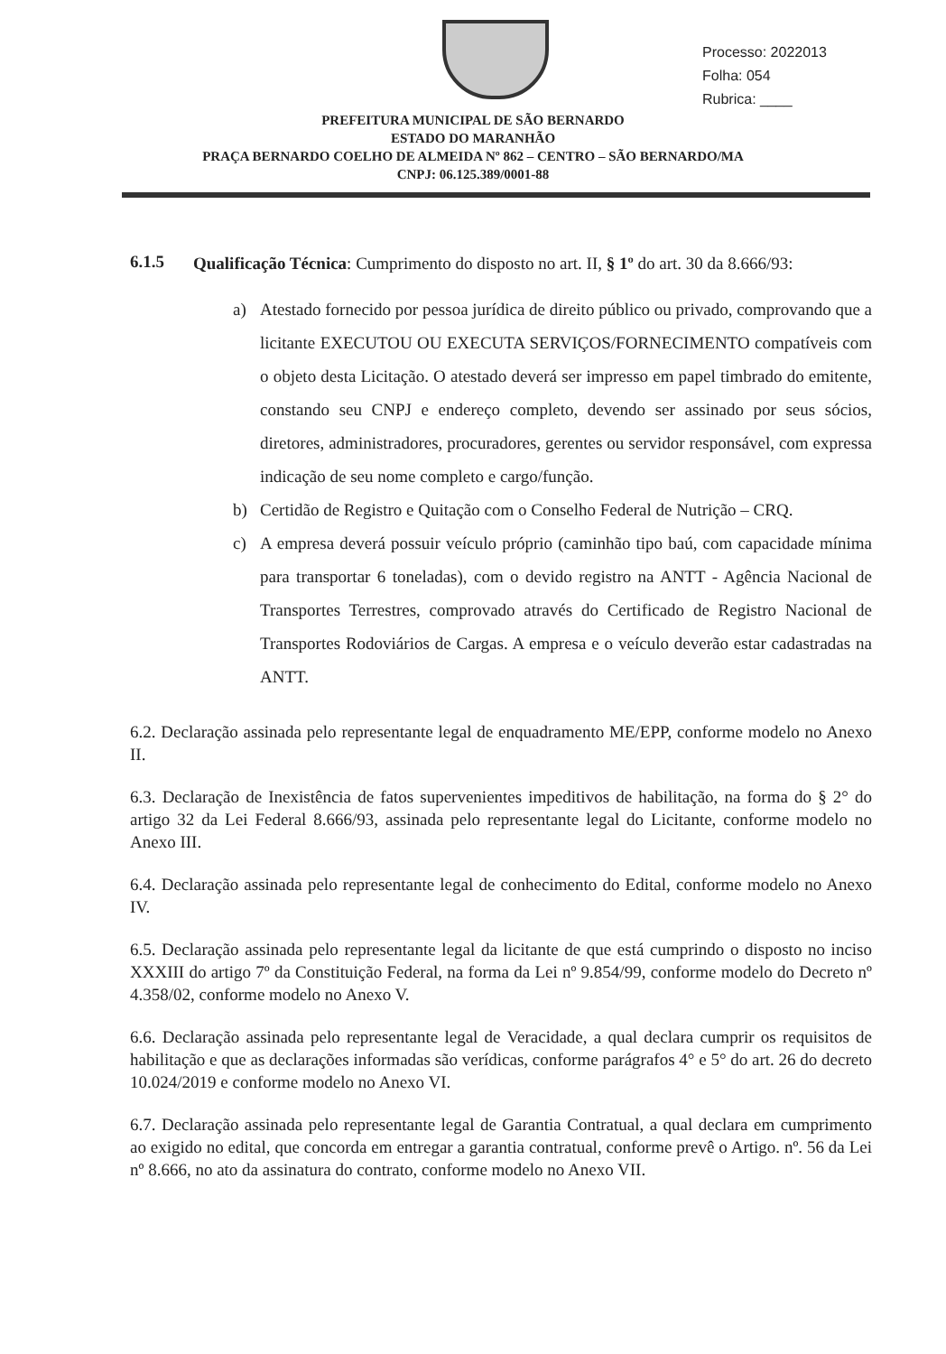Processo: 2022013
Folha: 054
Rubrica: ____
PREFEITURA MUNICIPAL DE SÃO BERNARDO
ESTADO DO MARANHÃO
PRAÇA BERNARDO COELHO DE ALMEIDA Nº 862 – CENTRO – SÃO BERNARDO/MA
CNPJ: 06.125.389/0001-88
6.1.5
Qualificação Técnica: Cumprimento do disposto no art. II, § 1º do art. 30 da 8.666/93:
a) Atestado fornecido por pessoa jurídica de direito público ou privado, comprovando que a licitante EXECUTOU OU EXECUTA SERVIÇOS/FORNECIMENTO compatíveis com o objeto desta Licitação. O atestado deverá ser impresso em papel timbrado do emitente, constando seu CNPJ e endereço completo, devendo ser assinado por seus sócios, diretores, administradores, procuradores, gerentes ou servidor responsável, com expressa indicação de seu nome completo e cargo/função.
b) Certidão de Registro e Quitação com o Conselho Federal de Nutrição – CRQ.
c) A empresa deverá possuir veículo próprio (caminhão tipo baú, com capacidade mínima para transportar 6 toneladas), com o devido registro na ANTT - Agência Nacional de Transportes Terrestres, comprovado através do Certificado de Registro Nacional de Transportes Rodoviários de Cargas. A empresa e o veículo deverão estar cadastradas na ANTT.
6.2. Declaração assinada pelo representante legal de enquadramento ME/EPP, conforme modelo no Anexo II.
6.3. Declaração de Inexistência de fatos supervenientes impeditivos de habilitação, na forma do § 2° do artigo 32 da Lei Federal 8.666/93, assinada pelo representante legal do Licitante, conforme modelo no Anexo III.
6.4. Declaração assinada pelo representante legal de conhecimento do Edital, conforme modelo no Anexo IV.
6.5. Declaração assinada pelo representante legal da licitante de que está cumprindo o disposto no inciso XXXIII do artigo 7º da Constituição Federal, na forma da Lei nº 9.854/99, conforme modelo do Decreto nº 4.358/02, conforme modelo no Anexo V.
6.6. Declaração assinada pelo representante legal de Veracidade, a qual declara cumprir os requisitos de habilitação e que as declarações informadas são verídicas, conforme parágrafos 4° e 5° do art. 26 do decreto 10.024/2019 e conforme modelo no Anexo VI.
6.7. Declaração assinada pelo representante legal de Garantia Contratual, a qual declara em cumprimento ao exigido no edital, que concorda em entregar a garantia contratual, conforme prevê o Artigo. nº. 56 da Lei nº 8.666, no ato da assinatura do contrato, conforme modelo no Anexo VII.